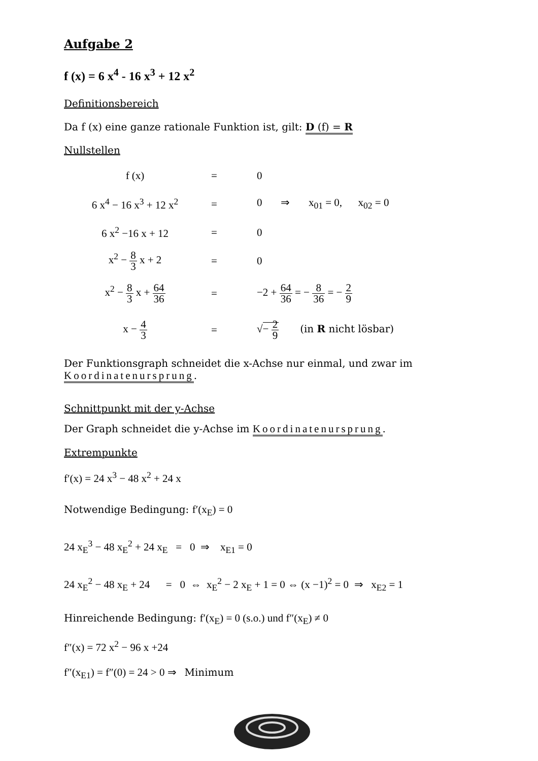Aufgabe 2
f (x) = 6 x<sup>4</sup> - 16 x<sup>3</sup> + 12 x<sup>2</sup>
Definitionsbereich
Da f (x) eine ganze rationale Funktion ist, gilt: D (f) = R
Nullstellen
| f (x) | = | 0 |
| 6 x<sup>4</sup> − 16 x<sup>3</sup> + 12 x<sup>2</sup> | = | 0 ⇒ x<sub>01</sub> = 0, x<sub>02</sub> = 0 |
| 6 x<sup>2</sup> −16 x + 12 | = | 0 |
| x<sup>2</sup> − 8 3 x + 2 | = | 0 |
| x<sup>2</sup> − 8 3 x + 64 36 | = | −2 + 64 36 = − 8 36 = − 2 9 |
| x − 4 3 | = | √ − 2 9 (in R nicht lösbar) |
Der Funktionsgraph schneidet die x-Achse nur einmal, und zwar im
Koordinatenursprung.
Schnittpunkt mit der y-Achse
Der Graph schneidet die y-Achse im Koordinatenursprung.
Extrempunkte
f′(x) = 24 x<sup>3</sup> − 48 x<sup>2</sup> + 24 x
Notwendige Bedingung: f′(x<sub>E</sub>) = 0
24 x<sub>E</sub><sup>3</sup> − 48 x<sub>E</sub><sup>2</sup> + 24 x<sub>E</sub> = 0 ⇒ x<sub>E1</sub> = 0
24 x<sub>E</sub><sup>2</sup> − 48 x<sub>E</sub> + 24 = 0 ⇔ x<sub>E</sub><sup>2</sup> − 2 x<sub>E</sub> + 1 = 0 ⇔ (x −1)<sup>2</sup> = 0 ⇒ x<sub>E2</sub> = 1
Hinreichende Bedingung: f′(x<sub>E</sub>) = 0 (s.o.) und f″(x<sub>E</sub>) ≠ 0
f″(x) = 72 x<sup>2</sup> − 96 x +24
f″(x<sub>E1</sub>) = f″(0) = 24 > 0 ⇒ Minimum